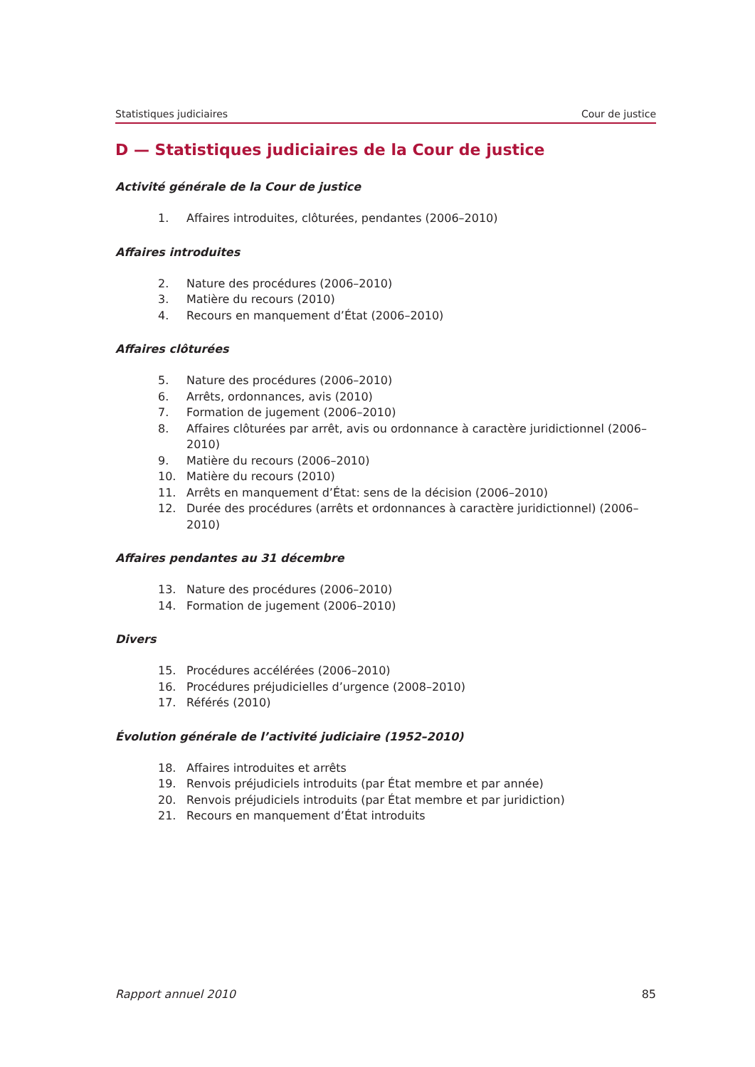Statistiques judiciaires Cour de justice
D — Statistiques judiciaires de la Cour de justice
Activité générale de la Cour de justice
1. Affaires introduites, clôturées, pendantes (2006–2010)
Affaires introduites
2. Nature des procédures (2006–2010)
3. Matière du recours (2010)
4. Recours en manquement d’État (2006–2010)
Affaires clôturées
5. Nature des procédures (2006–2010)
6. Arrêts, ordonnances, avis (2010)
7. Formation de jugement (2006–2010)
8. Affaires clôturées par arrêt, avis ou ordonnance à caractère juridictionnel (2006–2010)
9. Matière du recours (2006–2010)
10. Matière du recours (2010)
11. Arrêts en manquement d’État: sens de la décision (2006–2010)
12. Durée des procédures (arrêts et ordonnances à caractère juridictionnel) (2006–2010)
Affaires pendantes au 31 décembre
13. Nature des procédures (2006–2010)
14. Formation de jugement (2006–2010)
Divers
15. Procédures accélérées (2006–2010)
16. Procédures préjudicielles d’urgence (2008–2010)
17. Référés (2010)
Évolution générale de l’activité judiciaire (1952–2010)
18. Affaires introduites et arrêts
19. Renvois préjudiciels introduits (par État membre et par année)
20. Renvois préjudiciels introduits (par État membre et par juridiction)
21. Recours en manquement d’État introduits
Rapport annuel 2010 85